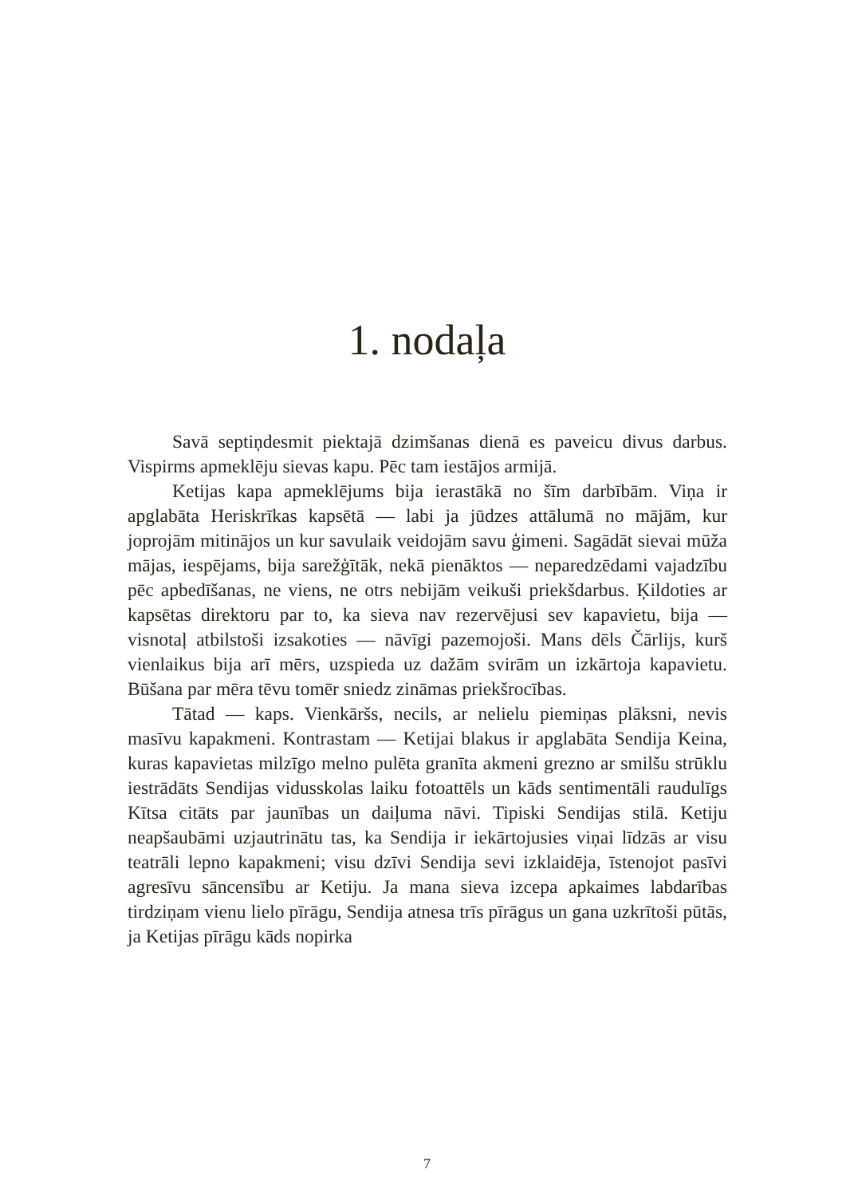1. nodaļa
Savā septiņdesmit piektajā dzimšanas dienā es paveicu divus darbus. Vispirms apmeklēju sievas kapu. Pēc tam iestājos armijā.
Ketijas kapa apmeklējums bija ierastākā no šīm darbībām. Viņa ir apglabāta Heriskrīkas kapsētā — labi ja jūdzes attālumā no mājām, kur joprojām mitinājos un kur savulaik veidojām savu ģimeni. Sagādāt sievai mūža mājas, iespējams, bija sarežģītāk, nekā pienāktos — neparedzēdami vajadzību pēc apbedīšanas, ne viens, ne otrs nebijām veikuši priekšdarbus. Ķildoties ar kapsētas direktoru par to, ka sieva nav rezervējusi sev kapavietu, bija — visnotaļ atbilstoši izsakoties — nāvīgi pazemojoši. Mans dēls Čārlijs, kurš vienlaikus bija arī mērs, uzspieda uz dažām svirām un izkārtoja kapavietu. Būšana par mēra tēvu tomēr sniedz zināmas priekšrocības.
Tātad — kaps. Vienkāršs, necils, ar nelielu piemiņas plāksni, nevis masīvu kapakmeni. Kontrastam — Ketijai blakus ir apglabāta Sendija Keina, kuras kapavietas milzīgo melno pulēta granīta akmeni grezno ar smilšu strūklu iestrādāts Sendijas vidusskolas laiku fotoattēls un kāds sentimentāli raudulīgs Kītsa citāts par jaunības un daiļuma nāvi. Tipiski Sendijas stilā. Ketiju neapšaubāmi uzjautrinātu tas, ka Sendija ir iekārtojusies viņai līdzās ar visu teatrāli lepno kapakmeni; visu dzīvi Sendija sevi izklaidēja, īstenojot pasīvi agresīvu sāncensību ar Ketiju. Ja mana sieva izcepa apkaimes labdarības tirdziņam vienu lielo pīrāgu, Sendija atnesa trīs pīrāgus un gana uzkrītoši pūtās, ja Ketijas pīrāgu kāds nopirka
7